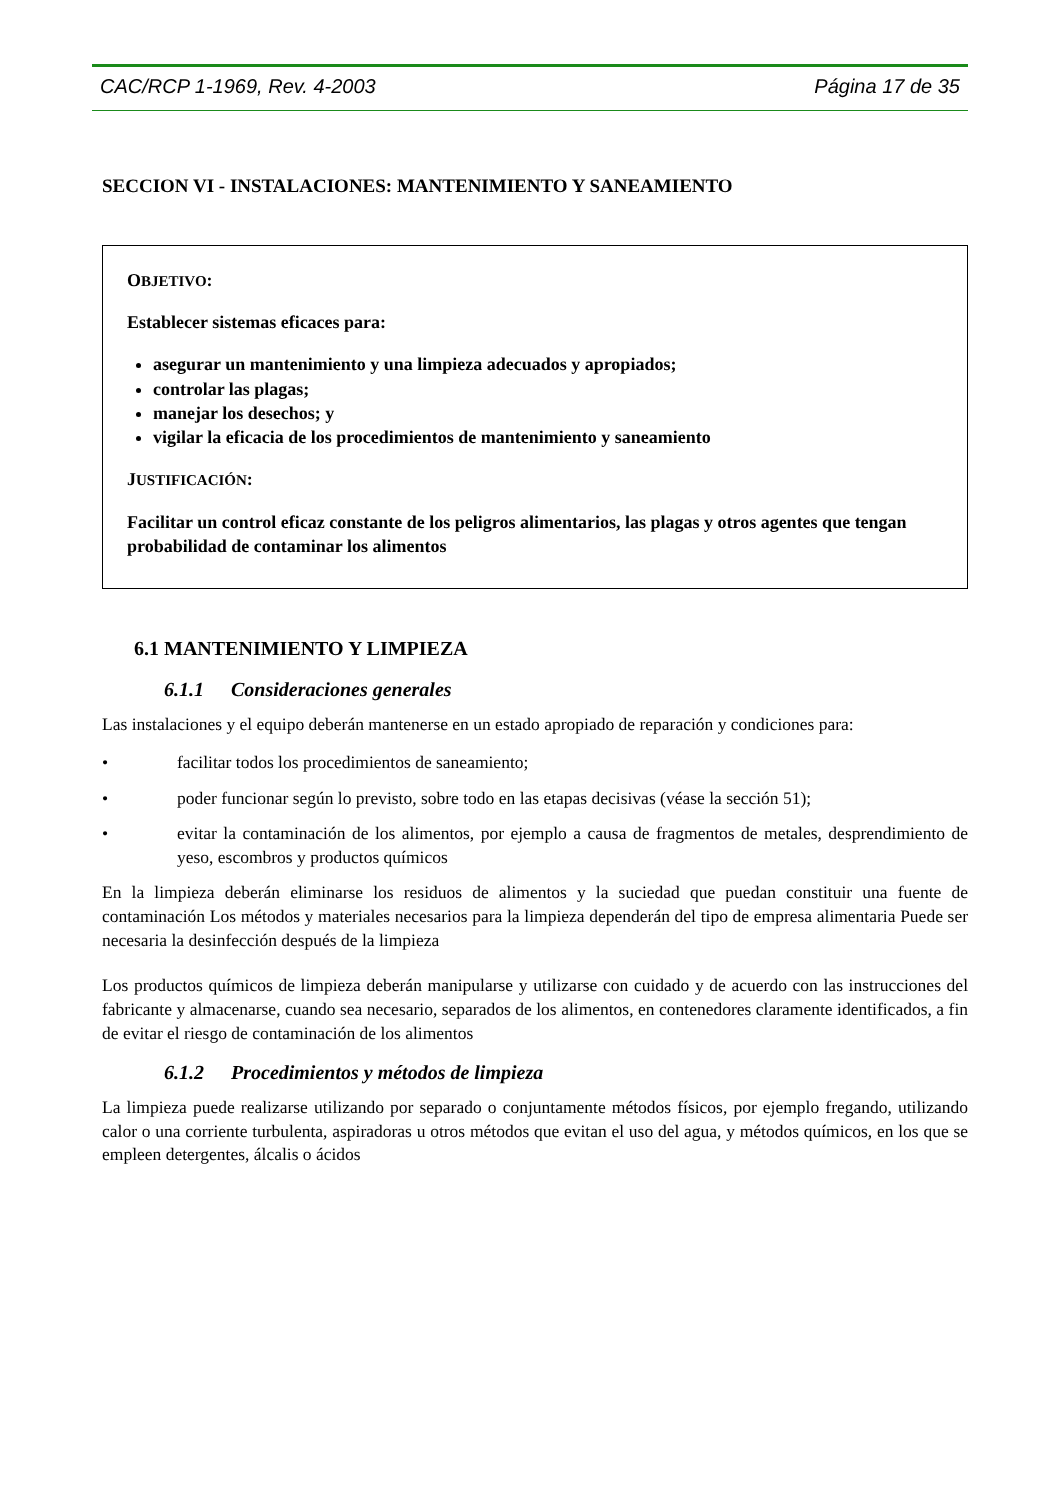CAC/RCP 1-1969, Rev. 4-2003 Página 17 de 35
SECCION VI - INSTALACIONES: MANTENIMIENTO Y SANEAMIENTO
OBJETIVO:
Establecer sistemas eficaces para:
asegurar un mantenimiento y una limpieza adecuados y apropiados;
controlar las plagas;
manejar los desechos; y
vigilar la eficacia de los procedimientos de mantenimiento y saneamiento
JUSTIFICACIÓN:
Facilitar un control eficaz constante de los peligros alimentarios, las plagas y otros agentes que tengan probabilidad de contaminar los alimentos
6.1 MANTENIMIENTO Y LIMPIEZA
6.1.1 Consideraciones generales
Las instalaciones y el equipo deberán mantenerse en un estado apropiado de reparación y condiciones para:
• facilitar todos los procedimientos de saneamiento;
• poder funcionar según lo previsto, sobre todo en las etapas decisivas (véase la sección 51);
• evitar la contaminación de los alimentos, por ejemplo a causa de fragmentos de metales, desprendimiento de yeso, escombros y productos químicos
En la limpieza deberán eliminarse los residuos de alimentos y la suciedad que puedan constituir una fuente de contaminación Los métodos y materiales necesarios para la limpieza dependerán del tipo de empresa alimentaria Puede ser necesaria la desinfección después de la limpieza
Los productos químicos de limpieza deberán manipularse y utilizarse con cuidado y de acuerdo con las instrucciones del fabricante y almacenarse, cuando sea necesario, separados de los alimentos, en contenedores claramente identificados, a fin de evitar el riesgo de contaminación de los alimentos
6.1.2 Procedimientos y métodos de limpieza
La limpieza puede realizarse utilizando por separado o conjuntamente métodos físicos, por ejemplo fregando, utilizando calor o una corriente turbulenta, aspiradoras u otros métodos que evitan el uso del agua, y métodos químicos, en los que se empleen detergentes, álcalis o ácidos